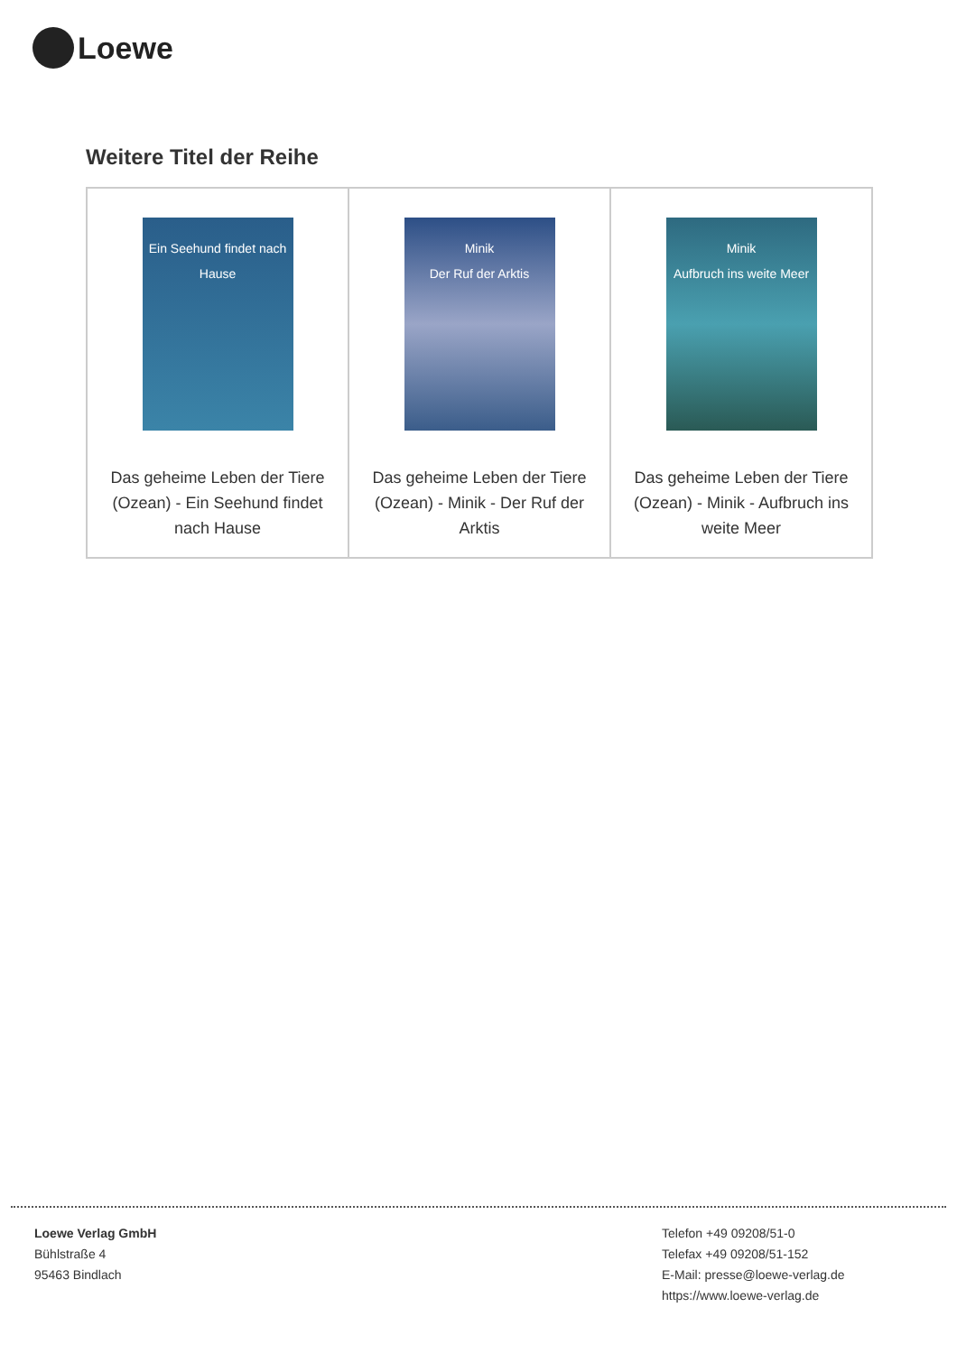Loewe
Weitere Titel der Reihe
| Ein Seehund findet nach Hause Das geheime Leben der Tiere (Ozean) - Ein Seehund findet nach Hause | Minik Der Ruf der Arktis Das geheime Leben der Tiere (Ozean) - Minik - Der Ruf der Arktis | Minik Aufbruch ins weite Meer Das geheime Leben der Tiere (Ozean) - Minik - Aufbruch ins weite Meer |
Loewe Verlag GmbH
Bühlstraße 4
95463 Bindlach
Telefon +49 09208/51-0
Telefax +49 09208/51-152
E-Mail: presse@loewe-verlag.de
https://www.loewe-verlag.de